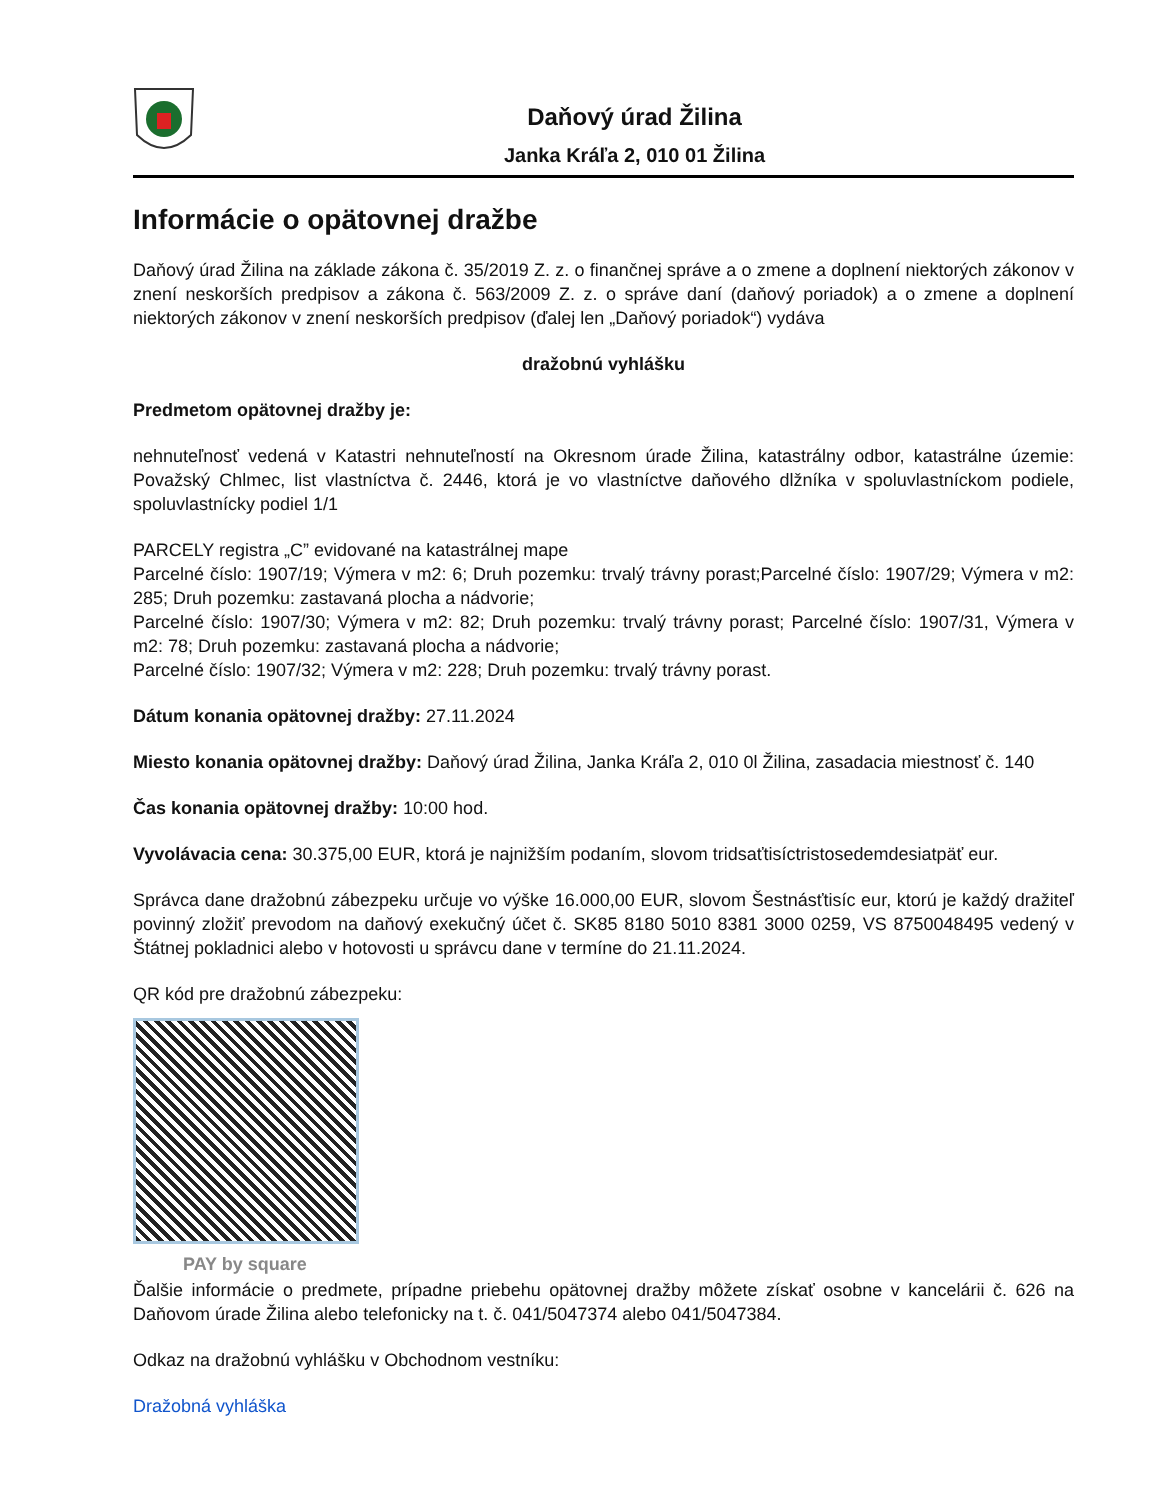Daňový úrad Žilina
Janka Kráľa 2, 010 01 Žilina
Informácie o opätovnej dražbe
Daňový úrad Žilina na základe zákona č. 35/2019 Z. z. o finančnej správe a o zmene a doplnení niektorých zákonov v znení neskorších predpisov a zákona č. 563/2009 Z. z. o správe daní (daňový poriadok) a o zmene a doplnení niektorých zákonov v znení neskorších predpisov (ďalej len „Daňový poriadok“) vydáva
dražobnú vyhlášku
Predmetom opätovnej dražby je:
nehnuteľnosť vedená v Katastri nehnuteľností na Okresnom úrade Žilina, katastrálny odbor, katastrálne územie: Považský Chlmec, list vlastníctva č. 2446, ktorá je vo vlastníctve daňového dlžníka v spoluvlastníckom podiele, spoluvlastnícky podiel 1/1
PARCELY registra „C” evidované na katastrálnej mape
Parcelné číslo: 1907/19; Výmera v m2: 6; Druh pozemku: trvalý trávny porast;Parcelné číslo: 1907/29; Výmera v m2: 285; Druh pozemku: zastavaná plocha a nádvorie;
Parcelné číslo: 1907/30; Výmera v m2: 82; Druh pozemku: trvalý trávny porast; Parcelné číslo: 1907/31, Výmera v m2: 78; Druh pozemku: zastavaná plocha a nádvorie;
Parcelné číslo: 1907/32; Výmera v m2: 228; Druh pozemku: trvalý trávny porast.
Dátum konania opätovnej dražby: 27.11.2024
Miesto konania opätovnej dražby: Daňový úrad Žilina, Janka Kráľa 2, 010 0l Žilina, zasadacia miestnosť č. 140
Čas konania opätovnej dražby: 10:00 hod.
Vyvolávacia cena: 30.375,00 EUR, ktorá je najnižším podaním, slovom tridsaťtisíctristosedemdesiatpäť eur.
Správca dane dražobnú zábezpeku určuje vo výške 16.000,00 EUR, slovom Šestnásťtisíc eur, ktorú je každý dražiteľ povinný zložiť prevodom na daňový exekučný účet č. SK85 8180 5010 8381 3000 0259, VS 8750048495 vedený v Štátnej pokladnici alebo v hotovosti u správcu dane v termíne do 21.11.2024.
QR kód pre dražobnú zábezpeku:
PAY by square
Ďalšie informácie o predmete, prípadne priebehu opätovnej dražby môžete získať osobne v kancelárii č. 626 na Daňovom úrade Žilina alebo telefonicky na t. č. 041/5047374 alebo 041/5047384.
Odkaz na dražobnú vyhlášku v Obchodnom vestníku:
Dražobná vyhláška